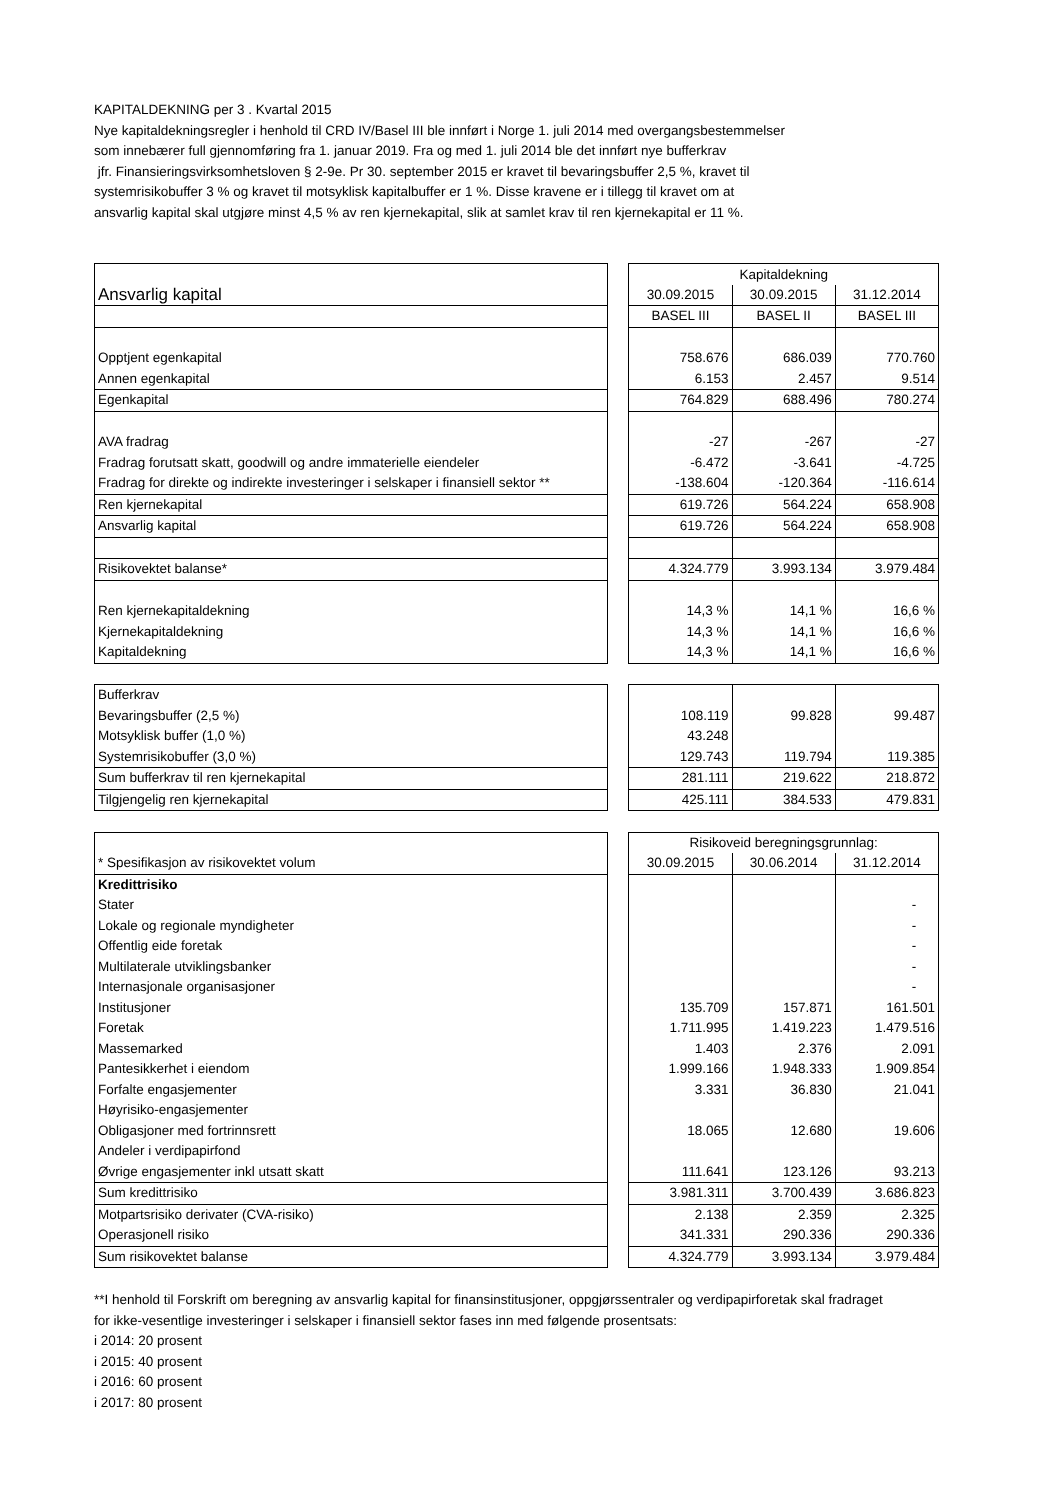KAPITALDEKNING per 3 . Kvartal 2015
Nye kapitaldekningsregler i henhold til CRD IV/Basel III ble innført i Norge 1. juli 2014 med overgangsbestemmelser
som innebærer full gjennomføring fra 1. januar 2019. Fra og med 1. juli 2014 ble det innført nye bufferkrav
jfr. Finansieringsvirksomhetsloven § 2-9e. Pr 30. september 2015 er kravet til bevaringsbuffer 2,5 %, kravet til
systemrisikobuffer 3 % og kravet til motsyklisk kapitalbuffer er 1 %. Disse kravene er i tillegg til kravet om at
ansvarlig kapital skal utgjøre minst 4,5 % av ren kjernekapital, slik at samlet krav til ren kjernekapital er 11 %.
| | | Kapitaldekning | | |
| Ansvarlig kapital | | 30.09.2015 | 30.09.2015 | 31.12.2014 |
| | | BASEL III | BASEL II | BASEL III |
| Opptjent egenkapital | | 758.676 | 686.039 | 770.760 |
| Annen egenkapital | | 6.153 | 2.457 | 9.514 |
| Egenkapital | | 764.829 | 688.496 | 780.274 |
| AVA fradrag | | -27 | -267 | -27 |
| Fradrag forutsatt skatt, goodwill og andre immaterielle eiendeler | | -6.472 | -3.641 | -4.725 |
| Fradrag for direkte og indirekte investeringer i selskaper i finansiell sektor ** | | -138.604 | -120.364 | -116.614 |
| Ren kjernekapital | | 619.726 | 564.224 | 658.908 |
| Ansvarlig kapital | | 619.726 | 564.224 | 658.908 |
| Risikovektet balanse* | | 4.324.779 | 3.993.134 | 3.979.484 |
| Ren kjernekapitaldekning | | 14,3 % | 14,1 % | 16,6 % |
| Kjernekapitaldekning | | 14,3 % | 14,1 % | 16,6 % |
| Kapitaldekning | | 14,3 % | 14,1 % | 16,6 % |
| Bufferkrav | | | | |
| Bevaringsbuffer (2,5 %) | | 108.119 | 99.828 | 99.487 |
| Motsyklisk buffer (1,0 %) | | 43.248 | | |
| Systemrisikobuffer (3,0 %) | | 129.743 | 119.794 | 119.385 |
| Sum bufferkrav til ren kjernekapital | | 281.111 | 219.622 | 218.872 |
| Tilgjengelig ren kjernekapital | | 425.111 | 384.533 | 479.831 |
| | | Risikoveid beregningsgrunnlag: | | |
| * Spesifikasjon av risikovektet volum | | 30.09.2015 | 30.06.2014 | 31.12.2014 |
| Kredittrisiko | | | | |
| Stater | | | | - |
| Lokale og regionale myndigheter | | | | - |
| Offentlig eide foretak | | | | - |
| Multilaterale utviklingsbanker | | | | - |
| Internasjonale organisasjoner | | | | - |
| Institusjoner | | 135.709 | 157.871 | 161.501 |
| Foretak | | 1.711.995 | 1.419.223 | 1.479.516 |
| Massemarked | | 1.403 | 2.376 | 2.091 |
| Pantesikkerhet i eiendom | | 1.999.166 | 1.948.333 | 1.909.854 |
| Forfalte engasjementer | | 3.331 | 36.830 | 21.041 |
| Høyrisiko-engasjementer | | | | |
| Obligasjoner med fortrinnsrett | | 18.065 | 12.680 | 19.606 |
| Andeler i verdipapirfond | | | | |
| Øvrige engasjementer inkl utsatt skatt | | 111.641 | 123.126 | 93.213 |
| Sum kredittrisiko | | 3.981.311 | 3.700.439 | 3.686.823 |
| Motpartsrisiko derivater (CVA-risiko) | | 2.138 | 2.359 | 2.325 |
| Operasjonell risiko | | 341.331 | 290.336 | 290.336 |
| Sum risikovektet balanse | | 4.324.779 | 3.993.134 | 3.979.484 |
**I henhold til Forskrift om beregning av ansvarlig kapital for finansinstitusjoner, oppgjørssentraler og verdipapirforetak skal fradraget
for ikke-vesentlige investeringer i selskaper i finansiell sektor fases inn med følgende prosentsats:
i 2014: 20 prosent
i 2015: 40 prosent
i 2016: 60 prosent
i 2017: 80 prosent